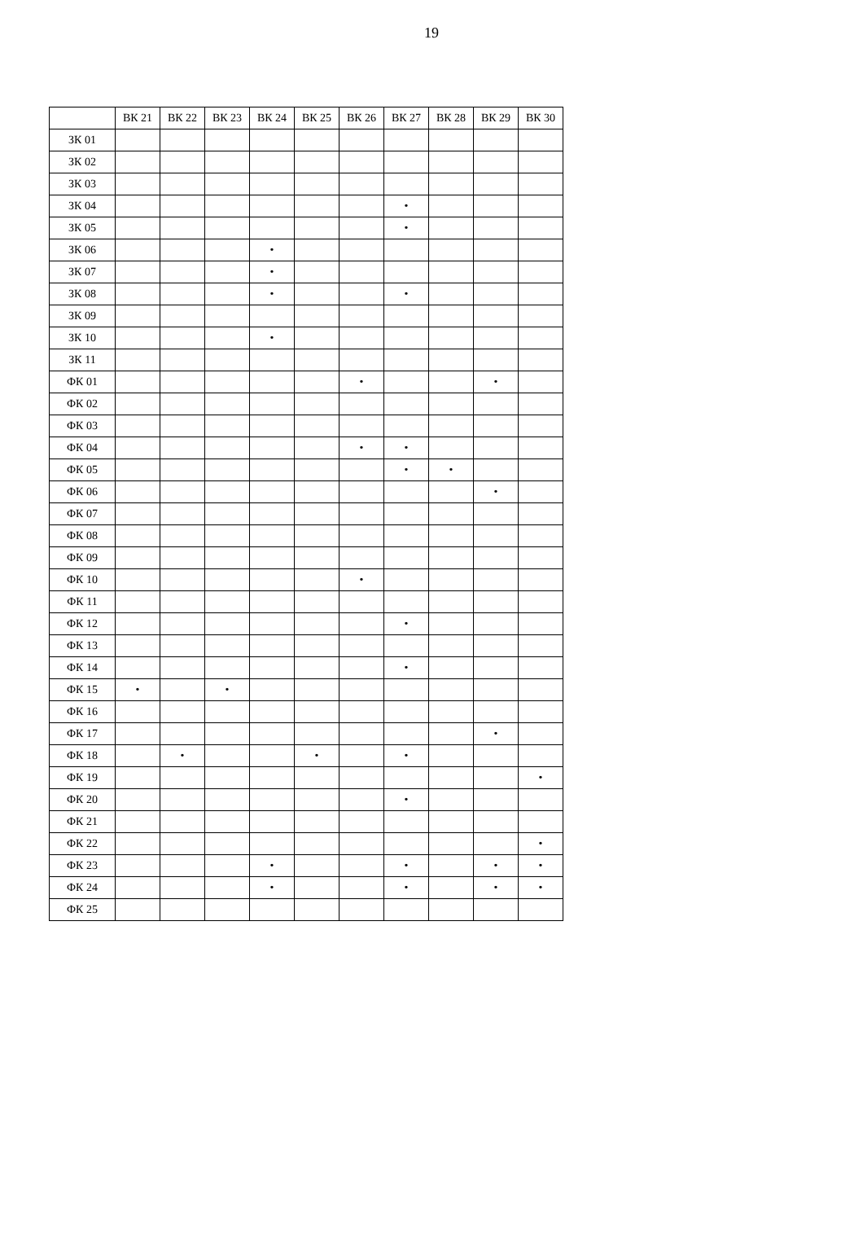19
| | ВК 21 | ВК 22 | ВК 23 | ВК 24 | ВК 25 | ВК 26 | ВК 27 | ВК 28 | ВК 29 | ВК 30 |
| --- | --- | --- | --- | --- | --- | --- | --- | --- | --- | --- |
| ЗК 01 | | | | | | | | | | |
| ЗК 02 | | | | | | | | | | |
| ЗК 03 | | | | | | | | | | |
| ЗК 04 | | | | | | | • | | | |
| ЗК 05 | | | | | | | • | | | |
| ЗК 06 | | | | • | | | | | | |
| ЗК 07 | | | | • | | | | | | |
| ЗК 08 | | | | • | | | • | | | |
| ЗК 09 | | | | | | | | | | |
| ЗК 10 | | | | • | | | | | | |
| ЗК 11 | | | | | | | | | | |
| ФК 01 | | | | | | • | | | • | |
| ФК 02 | | | | | | | | | | |
| ФК 03 | | | | | | | | | | |
| ФК 04 | | | | | | • | • | | | |
| ФК 05 | | | | | | | • | • | | |
| ФК 06 | | | | | | | | | • | |
| ФК 07 | | | | | | | | | | |
| ФК 08 | | | | | | | | | | |
| ФК 09 | | | | | | | | | | |
| ФК 10 | | | | | | • | | | | |
| ФК 11 | | | | | | | | | | |
| ФК 12 | | | | | | | • | | | |
| ФК 13 | | | | | | | | | | |
| ФК 14 | | | | | | | • | | | |
| ФК 15 | • | | • | | | | | | | |
| ФК 16 | | | | | | | | | | |
| ФК 17 | | | | | | | | | • | |
| ФК 18 | | • | | | • | | • | | | |
| ФК 19 | | | | | | | | | | • |
| ФК 20 | | | | | | | • | | | |
| ФК 21 | | | | | | | | | | |
| ФК 22 | | | | | | | | | | • |
| ФК 23 | | | | • | | | • | | • | • |
| ФК 24 | | | | • | | | • | | • | • |
| ФК 25 | | | | | | | | | | |